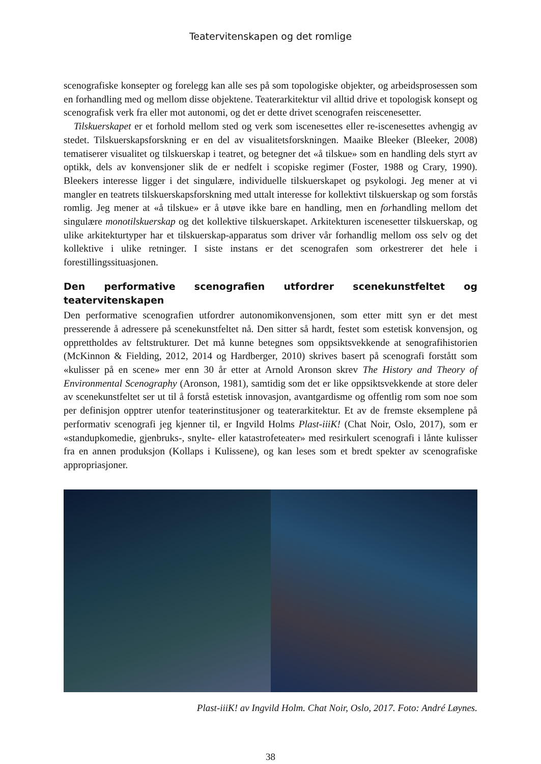Teatervitenskapen og det romlige
scenografiske konsepter og forelegg kan alle ses på som topologiske objekter, og arbeidsprosessen som en forhandling med og mellom disse objektene. Teaterarkitektur vil alltid drive et topologisk konsept og scenografisk verk fra eller mot autonomi, og det er dette drivet scenografen reiscenesetter.
Tilskuerskapet er et forhold mellom sted og verk som iscenesettes eller re-iscenesettes avhengig av stedet. Tilskuerskapsforskning er en del av visualitetsforskningen. Maaike Bleeker (Bleeker, 2008) tematiserer visualitet og tilskuerskap i teatret, og betegner det «å tilskue» som en handling dels styrt av optikk, dels av konvensjoner slik de er nedfelt i scopiske regimer (Foster, 1988 og Crary, 1990). Bleekers interesse ligger i det singulære, individuelle tilskuerskapet og psykologi. Jeg mener at vi mangler en teatrets tilskuerskapsforskning med uttalt interesse for kollektivt tilskuerskap og som forstås romlig. Jeg mener at «å tilskue» er å utøve ikke bare en handling, men en forhandling mellom det singulære monotilskuerskap og det kollektive tilskuerskapet. Arkitekturen iscenesetter tilskuerskap, og ulike arkitekturtyper har et tilskuerskap-apparatus som driver vår forhandlig mellom oss selv og det kollektive i ulike retninger. I siste instans er det scenografen som orkestrerer det hele i forestillingssituasjonen.
Den performative scenografien utfordrer scenekunstfeltet og teatervitenskapen
Den performative scenografien utfordrer autonomikonvensjonen, som etter mitt syn er det mest presserende å adressere på scenekunstfeltet nå. Den sitter så hardt, festet som estetisk konvensjon, og opprettholdes av feltstrukturer. Det må kunne betegnes som oppsiktsvekkende at senografihistorien (McKinnon & Fielding, 2012, 2014 og Hardberger, 2010) skrives basert på scenografi forstått som «kulisser på en scene» mer enn 30 år etter at Arnold Aronson skrev The History and Theory of Environmental Scenography (Aronson, 1981), samtidig som det er like oppsiktsvekkende at store deler av scenekunstfeltet ser ut til å forstå estetisk innovasjon, avantgardisme og offentlig rom som noe som per definisjon opptrer utenfor teaterinstitusjoner og teaterarkitektur. Et av de fremste eksemplene på performativ scenografi jeg kjenner til, er Ingvild Holms Plast-iiiK! (Chat Noir, Oslo, 2017), som er «standupkomedie, gjenbruks-, snylte- eller katastrofeteater» med resirkulert scenografi i lånte kulisser fra en annen produksjon (Kollaps i Kulissene), og kan leses som et bredt spekter av scenografiske appropriasjoner.
Plast-iiiK! av Ingvild Holm. Chat Noir, Oslo, 2017. Foto: André Løynes.
38